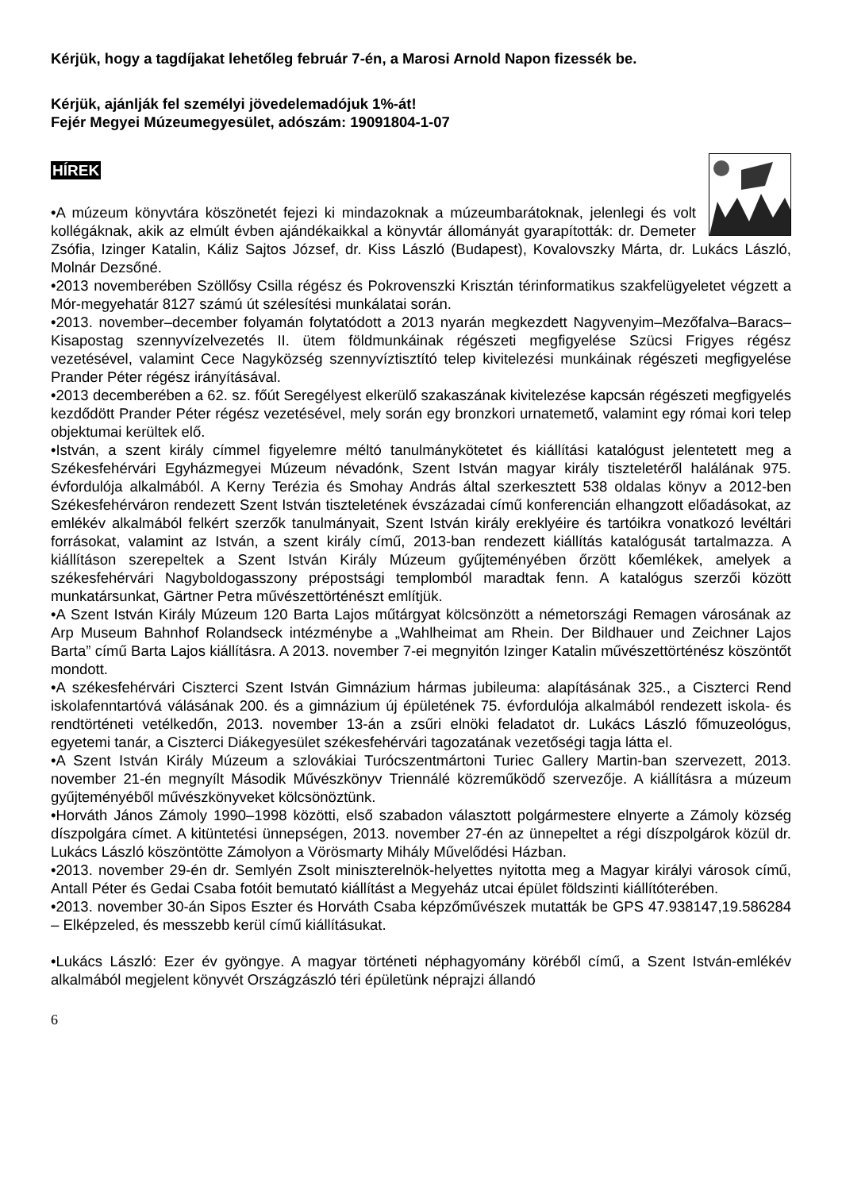Kérjük, hogy a tagdíjakat lehetőleg február 7-én, a Marosi Arnold Napon fizessék be.
Kérjük, ajánlják fel személyi jövedelemadójuk 1%-át!
Fejér Megyei Múzeumegyesület, adószám: 19091804-1-07
HÍREK
•A múzeum könyvtára köszönetét fejezi ki mindazoknak a múzeumbarátoknak, jelenlegi és volt kollégáknak, akik az elmúlt évben ajándékaikkal a könyvtár állományát gyarapították: dr. Demeter Zsófia, Izinger Katalin, Káliz Sajtos József, dr. Kiss László (Budapest), Kovalovszky Márta, dr. Lukács László, Molnár Dezsőné.
•2013 novemberében Szöllősy Csilla régész és Pokrovenszki Krisztán térinformatikus szakfelügyeletet végzett a Mór-megyehatár 8127 számú út szélesítési munkálatai során.
•2013. november–december folyamán folytatódott a 2013 nyarán megkezdett Nagyvenyim–Mezőfalva–Baracs–Kisapostag szennyvízelvezetés II. ütem földmunkáinak régészeti megfigyelése Szücsi Frigyes régész vezetésével, valamint Cece Nagyközség szennyvíztisztító telep kivitelezési munkáinak régészeti megfigyelése Prander Péter régész irányításával.
•2013 decemberében a 62. sz. főút Seregélyest elkerülő szakaszának kivitelezése kapcsán régészeti megfigyelés kezdődött Prander Péter régész vezetésével, mely során egy bronzkori urnatemető, valamint egy római kori telep objektumai kerültek elő.
•István, a szent király címmel figyelemre méltó tanulmánykötetet és kiállítási katalógust jelentetett meg a Székesfehérvári Egyházmegyei Múzeum névadónk, Szent István magyar király tiszteletéről halálának 975. évfordulója alkalmából. A Kerny Terézia és Smohay András által szerkesztett 538 oldalas könyv a 2012-ben Székesfehérváron rendezett Szent István tiszteletének évszázadai című konferencián elhangzott előadásokat, az emlékév alkalmából felkért szerzők tanulmányait, Szent István király ereklyéire és tartóikra vonatkozó levéltári forrásokat, valamint az István, a szent király című, 2013-ban rendezett kiállítás katalógusát tartalmazza. A kiállításon szerepeltek a Szent István Király Múzeum gyűjteményében őrzött kőemlékek, amelyek a székesfehérvári Nagyboldogasszony prépostsági templomból maradtak fenn. A katalógus szerzői között munkatársunkat, Gärtner Petra művészettörténészt említjük.
•A Szent István Király Múzeum 120 Barta Lajos műtárgyat kölcsönzött a németországi Remagen városának az Arp Museum Bahnhof Rolandseck intézménybe a „Wahlheimat am Rhein. Der Bildhauer und Zeichner Lajos Barta” című Barta Lajos kiállításra. A 2013. november 7-ei megnyitón Izinger Katalin művészettörténész köszöntőt mondott.
•A székesfehérvári Ciszterci Szent István Gimnázium hármas jubileuma: alapításának 325., a Ciszterci Rend iskolafenntartóvá válásának 200. és a gimnázium új épületének 75. évfordulója alkalmából rendezett iskola- és rendtörténeti vetélkedőn, 2013. november 13-án a zsűri elnöki feladatot dr. Lukács László főmuzeológus, egyetemi tanár, a Ciszterci Diákegyesület székesfehérvári tagozatának vezetőségi tagja látta el.
•A Szent István Király Múzeum a szlovákiai Turócszentmártoni Turiec Gallery Martin-ban szervezett, 2013. november 21-én megnyílt Második Művészkönyv Triennálé közreműködő szervezője. A kiállításra a múzeum gyűjteményéből művészkönyveket kölcsönöztünk.
•Horváth János Zámoly 1990–1998 közötti, első szabadon választott polgármestere elnyerte a Zámoly község díszpolgára címet. A kitüntetési ünnepségen, 2013. november 27-én az ünnepeltet a régi díszpolgárok közül dr. Lukács László köszöntötte Zámolyon a Vörösmarty Mihály Művelődési Házban.
•2013. november 29-én dr. Semlyén Zsolt miniszterelnök-helyettes nyitotta meg a Magyar királyi városok című, Antall Péter és Gedai Csaba fotóit bemutató kiállítást a Megyeház utcai épület földszinti kiállítóterében.
•2013. november 30-án Sipos Eszter és Horváth Csaba képzőművészek mutatták be GPS 47.938147,19.586284 – Elképzeled, és messzebb kerül című kiállításukat.
•Lukács László: Ezer év gyöngye. A magyar történeti néphagyomány köréből című, a Szent István-emlékév alkalmából megjelent könyvét Országzászló téri épületünk néprajzi állandó
6